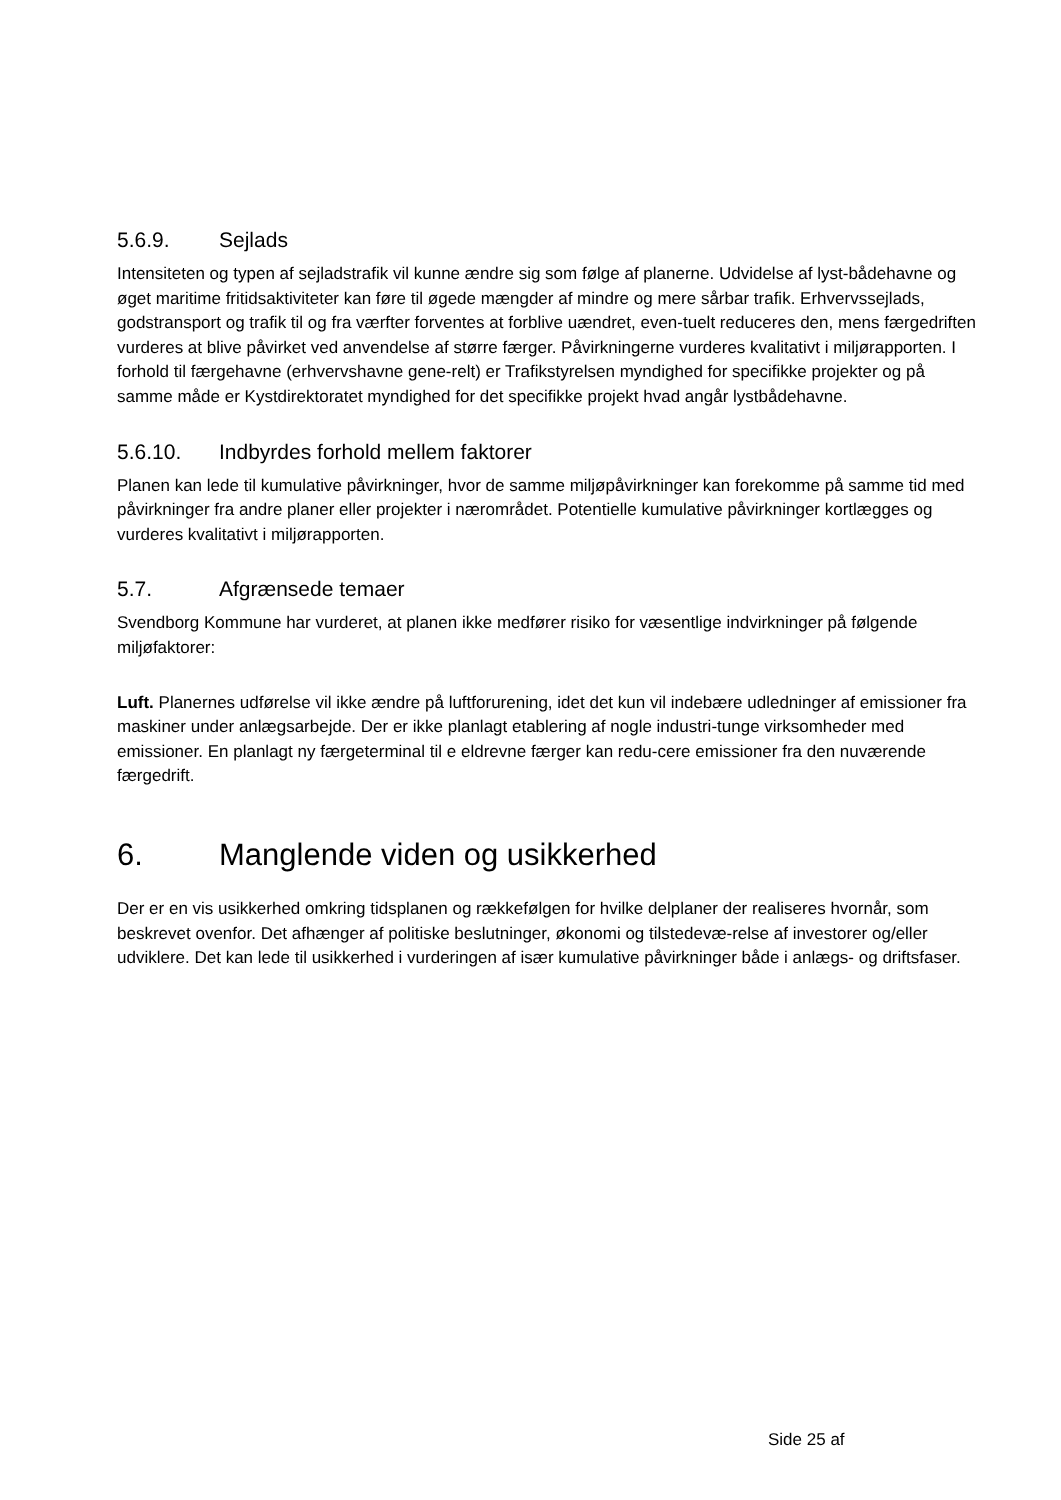5.6.9. Sejlads
Intensiteten og typen af sejladstrafik vil kunne ændre sig som følge af planerne. Udvidelse af lyst-bådehavne og øget maritime fritidsaktiviteter kan føre til øgede mængder af mindre og mere sårbar trafik. Erhvervssejlads, godstransport og trafik til og fra værfter forventes at forblive uændret, even-tuelt reduceres den, mens færgedriften vurderes at blive påvirket ved anvendelse af større færger. Påvirkningerne vurderes kvalitativt i miljørapporten. I forhold til færgehavne (erhvervshavne gene-relt) er Trafikstyrelsen myndighed for specifikke projekter og på samme måde er Kystdirektoratet myndighed for det specifikke projekt hvad angår lystbådehavne.
5.6.10. Indbyrdes forhold mellem faktorer
Planen kan lede til kumulative påvirkninger, hvor de samme miljøpåvirkninger kan forekomme på samme tid med påvirkninger fra andre planer eller projekter i nærområdet. Potentielle kumulative påvirkninger kortlægges og vurderes kvalitativt i miljørapporten.
5.7. Afgrænsede temaer
Svendborg Kommune har vurderet, at planen ikke medfører risiko for væsentlige indvirkninger på følgende miljøfaktorer:
Luft. Planernes udførelse vil ikke ændre på luftforurening, idet det kun vil indebære udledninger af emissioner fra maskiner under anlægsarbejde. Der er ikke planlagt etablering af nogle industri-tunge virksomheder med emissioner. En planlagt ny færgeterminal til e eldrevne færger kan redu-cere emissioner fra den nuværende færgedrift.
6. Manglende viden og usikkerhed
Der er en vis usikkerhed omkring tidsplanen og rækkefølgen for hvilke delplaner der realiseres hvornår, som beskrevet ovenfor. Det afhænger af politiske beslutninger, økonomi og tilstedevæ-relse af investorer og/eller udviklere. Det kan lede til usikkerhed i vurderingen af især kumulative påvirkninger både i anlægs- og driftsfaser.
Side 25 af